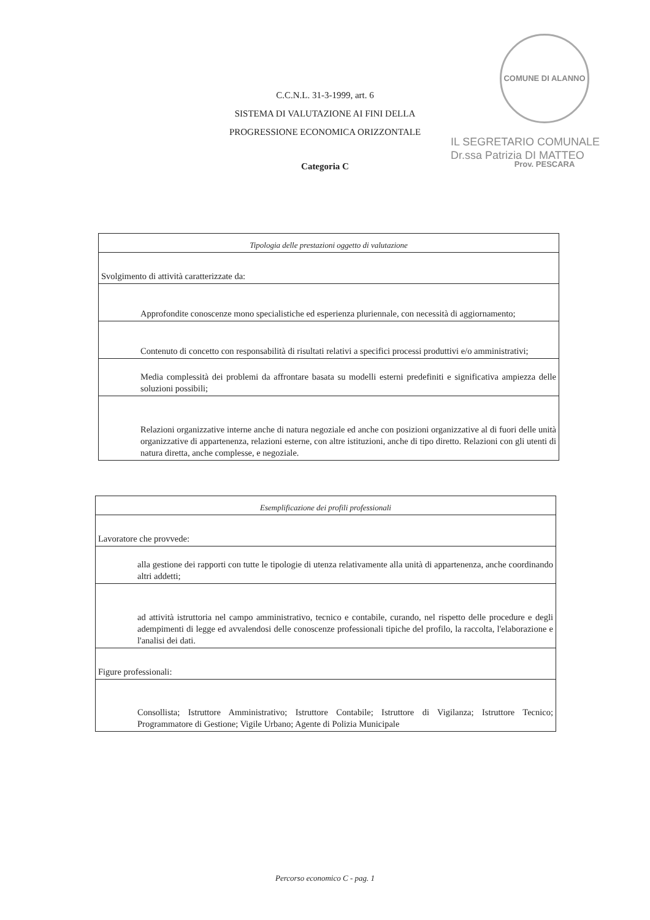COMUNE DI ALANNO Prov. PESCARA
C.C.N.L. 31-3-1999, art. 6
SISTEMA DI VALUTAZIONE AI FINI DELLA
PROGRESSIONE ECONOMICA ORIZZONTALE
Categoria C
IL SEGRETARIO COMUNALE
Dr.ssa Patrizia DI MATTEO
| Tipologia delle prestazioni oggetto di valutazione |
| Svolgimento di attività caratterizzate da: |
| Approfondite conoscenze mono specialistiche ed esperienza pluriennale, con necessità di aggiornamento; |
| Contenuto di concetto con responsabilità di risultati relativi a specifici processi produttivi e/o amministrativi; |
| Media complessità dei problemi da affrontare basata su modelli esterni predefiniti e significativa ampiezza delle soluzioni possibili; |
| Relazioni organizzative interne anche di natura negoziale ed anche con posizioni organizzative al di fuori delle unità organizzative di appartenenza, relazioni esterne, con altre istituzioni, anche di tipo diretto. Relazioni con gli utenti di natura diretta, anche complesse, e negoziale. |
| Esemplificazione dei profili professionali |
| Lavoratore che provvede: |
| alla gestione dei rapporti con tutte le tipologie di utenza relativamente alla unità di appartenenza, anche coordinando altri addetti; |
| ad attività istruttoria nel campo amministrativo, tecnico e contabile, curando, nel rispetto delle procedure e degli adempimenti di legge ed avvalendosi delle conoscenze professionali tipiche del profilo, la raccolta, l'elaborazione e l'analisi dei dati. |
| Figure professionali: |
| Consollista; Istruttore Amministrativo; Istruttore Contabile; Istruttore di Vigilanza; Istruttore Tecnico; Programmatore di Gestione; Vigile Urbano; Agente di Polizia Municipale |
Percorso economico C - pag. 1